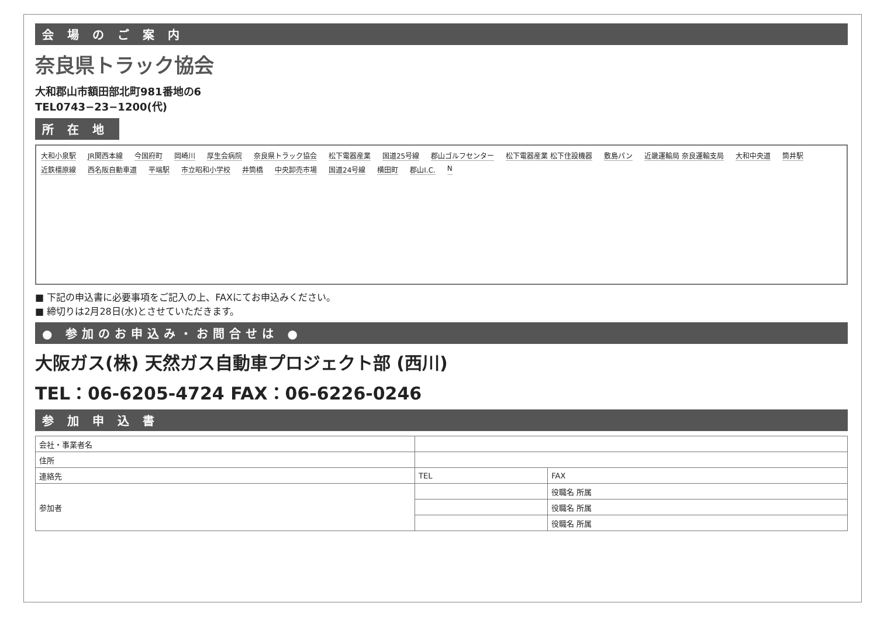会 場 の ご 案 内
奈良県トラック協会
大和郡山市額田部北町981番地の6
TEL0743−23−1200(代)
所 在 地
大和小泉駅 JR関西本線 今国府町 岡崎川 厚生会病院 奈良県トラック協会 松下電器産業 国道25号線 郡山ゴルフセンター 松下電器産業 松下住設機器 敷島パン 近畿運輸局 奈良運輸支局 大和中央道 筒井駅 近鉄橿原線 西名阪自動車道 平端駅 市立昭和小学校 井筒橋 中央卸売市場 国道24号線 横田町 郡山I.C. N
■ 下記の申込書に必要事項をご記入の上、FAXにてお申込みください。
■ 締切りは2月28日(水)とさせていただきます。
● 参加のお申込み・お問合せは ●
大阪ガス(株) 天然ガス自動車プロジェクト部 (西川)
TEL：06-6205-4724 FAX：06-6226-0246
参 加 申 込 書
| 会社・事業者名 | | | |
| 住所 | | | |
| 連絡先 | TEL | FAX | |
| 参加者 | | | 役職名 所属 |
| | | | 役職名 所属 |
| | | | 役職名 所属 |